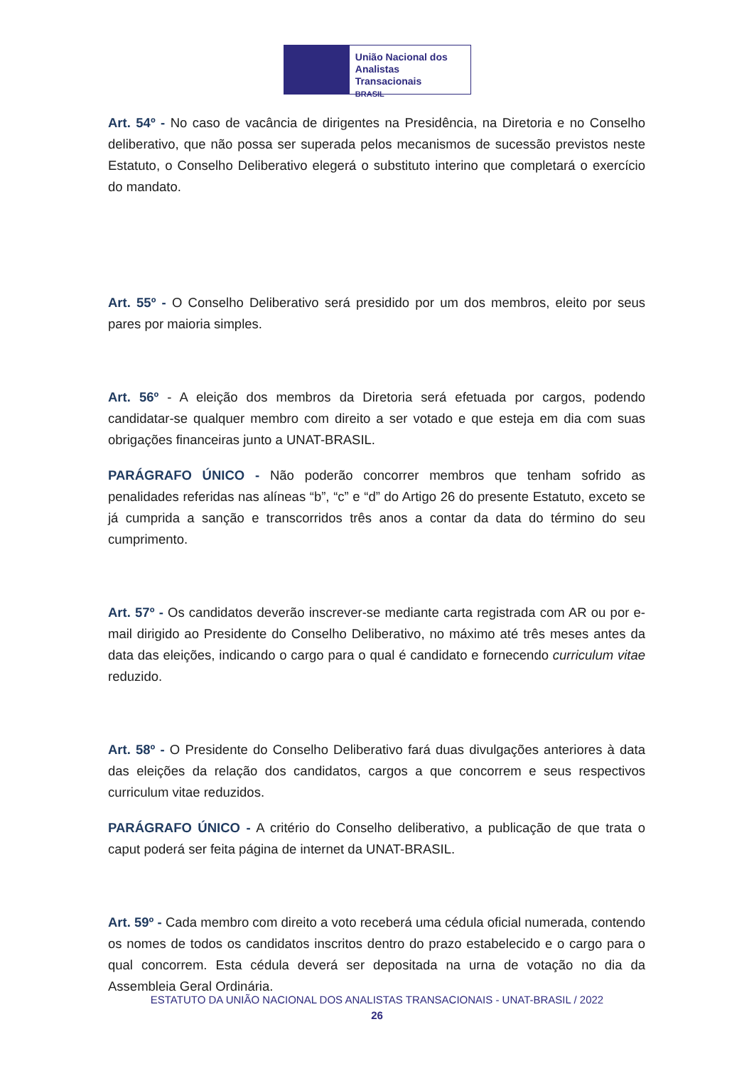União Nacional dos
Analistas Transacionais
BRASIL
Art. 54º - No caso de vacância de dirigentes na Presidência, na Diretoria e no Conselho deliberativo, que não possa ser superada pelos mecanismos de sucessão previstos neste Estatuto, o Conselho Deliberativo elegerá o substituto interino que completará o exercício do mandato.
Art. 55º - O Conselho Deliberativo será presidido por um dos membros, eleito por seus pares por maioria simples.
Art. 56º - A eleição dos membros da Diretoria será efetuada por cargos, podendo candidatar-se qualquer membro com direito a ser votado e que esteja em dia com suas obrigações financeiras junto a UNAT-BRASIL.
PARÁGRAFO ÚNICO - Não poderão concorrer membros que tenham sofrido as penalidades referidas nas alíneas “b”, “c” e “d” do Artigo 26 do presente Estatuto, exceto se já cumprida a sanção e transcorridos três anos a contar da data do término do seu cumprimento.
Art. 57º - Os candidatos deverão inscrever-se mediante carta registrada com AR ou por e-mail dirigido ao Presidente do Conselho Deliberativo, no máximo até três meses antes da data das eleições, indicando o cargo para o qual é candidato e fornecendo curriculum vitae reduzido.
Art. 58º - O Presidente do Conselho Deliberativo fará duas divulgações anteriores à data das eleições da relação dos candidatos, cargos a que concorrem e seus respectivos curriculum vitae reduzidos.
PARÁGRAFO ÚNICO - A critério do Conselho deliberativo, a publicação de que trata o caput poderá ser feita página de internet da UNAT-BRASIL.
Art. 59º - Cada membro com direito a voto receberá uma cédula oficial numerada, contendo os nomes de todos os candidatos inscritos dentro do prazo estabelecido e o cargo para o qual concorrem. Esta cédula deverá ser depositada na urna de votação no dia da Assembleia Geral Ordinária.
ESTATUTO DA UNIÃO NACIONAL DOS ANALISTAS TRANSACIONAIS - UNAT-BRASIL / 2022
26